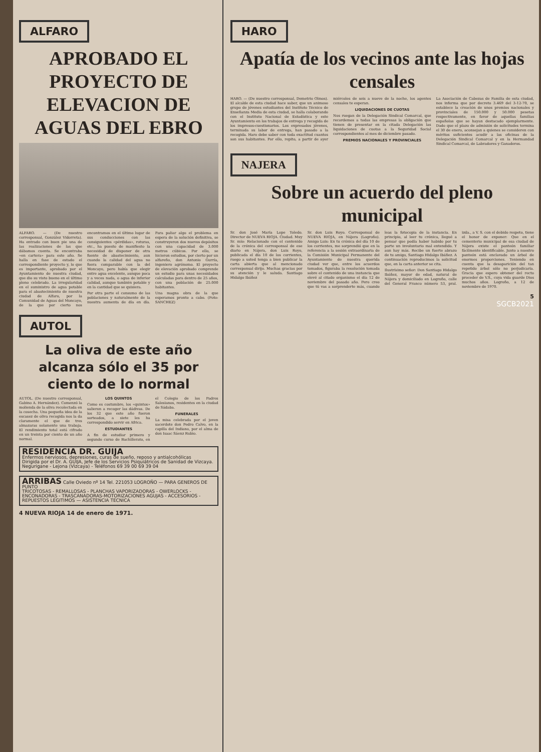ALFARO
APROBADO EL PROYECTO DE ELEVACION DE AGUAS DEL EBRO
ALFARO. — (De nuestro corresponsal, González Vidorreta). Ha entrado con buen pie una de las realizaciones de las que dábamos cuenta. Se encontraba «en cartera» para este año. Se halla en fase de estado el correspondiente proyecto y, lo que es importante, aprobado por el Ayuntamiento de nuestra ciudad, que dio su visto bueno en el último pleno celebrado. La irregularidad en el suministro de agua potable para el abastecimiento de nuestra ciudad de Alfaro, por la Comunidad de Aguas del Moncayo, de la que por cierto nos encontramos en el último lugar de sus conducciones con las consiguientes «pérdidas», roturas, etc., ha puesto de manifiesto la necesidad de disponer de otra fuente de abastecimiento, aun cuando la calidad del agua no fuera comparable con la del Moncayo, pero había que elegir entre agua excelente, aunque poca y a veces nada, o agua de inferior calidad, aunque también potable y en la cantidad que se quisiera.
Por otra parte el consumo de las poblaciones y naturalmente de la nuestra aumenta de día en día. Para paliar algo el problema en espera de la solución definitiva, se construyeron dos nuevos depósitos con una capacidad de 3.000 metros cúbicos. Por ello, se hicieron estudios, por cierto por un alfareño, don Antonio Gurría, ingeniero agrónomo. El proyecto de elevación aprobado comprende un estudio para unas necesidades calculadas para dentro de 25 años, con una población de 25.000 habitantes.
Una magna obra de la que esperamos pronto a cabo. (Foto: SANCHEZ)
AUTOL
La oliva de este año alcanza sólo el 35 por ciento de lo normal
AUTOL. (De nuestro corresponsal, Gabino A. Hernández). Comenzó la molienda de la oliva recolectada en la cosecha. Una pequeña idea de la escasez de oliva recogida nos la da claramente el que de tres almazaras solamente una trabaja. El rendimiento total está cifrado en un treinta por ciento de un año normal.
LOS QUINTOS
Como es costumbre, los «quintos» salieron a recoger las dádivas. De los 32 que este año fueron sorteados, a siete les ha correspondido servir en Africa.
ESTUDIANTES
A fin de estudiar primero y segundo curso de Bachillerato, en el Colegio de los Padres Salesianos, residentes en la ciudad de Sádaba.
FUNERALES
La misa celebrada por el joven sacerdote don Pedro Calvo, en la capilla del Indiano, por el alma de don Isaac Sáenz Rubio.
RESIDENCIA DR. GUIJA
Enfermos nerviosos, depresiones, curas de sueño, reposo y antialcohólicas
Dirigida por el Dr. A. GUIJA, Jefe de los Servicios Psiquiátricos de Sanidad de Vizcaya. Negurigane - Lejona (Vizcaya) - Teléfonos 69 39 00 69 39 04
ARRIBAS Calle Oviedo nº 14 Tel. 221053 LOGROÑO — PARA GENEROS DE PUNTO
TRICOTOSAS - REMALLOSAS - PLANCHAS VAPORIZADORAS - OWERLOCKS - ENCONADORAS - TRASCANADORAS-MOTORIZACIONES AGUJAS - ACCESORIOS - REPUESTOS LEGITIMOS — ASISTENCIA TECNICA
4 NUEVA RIOJA 14 de enero de 1971.
HARO
Apatía de los vecinos ante las hojas censales
HARO. — (De nuestro corresponsal, Demetrio Olmos). El alcalde de esta ciudad hace saber, que un animoso grupo de jóvenes estudiantes del Instituto Técnico de Enseñanza Media de esta ciudad, se halla colaborando con el Instituto Nacional de Estadística y este Ayuntamiento en los trabajos de entrega y recogida de los impresos-cuestionarios. Los expresados jóvenes, terminada su labor de entrega, han pasado a la recogida. Haro debe saber con toda exactitud cuantos son sus habitantes. Por ello, repito, a partir de ayer miércoles de seis a nueve de la noche, los agentes censales te esperan.
LIQUIDACIONES DE CUOTAS
Nos ruegan de la Delegación Sindical Comarcal, que recordemos a todas las empresas la obligación que tienen de presentar en la citada Delegación las liquidaciones de cuotas a la Seguridad Social correspondientes al mes de diciembre pasado.
PREMIOS NACIONALES Y PROVINCIALES
La Asociación de Cabezas de Familia de esta ciudad, nos informa que por decreto 3.469 del 3-12-70, se establece la creación de unos premios nacionales y provinciales de 150.000 y 50.000 pesetas respectivamente, en favor de aquellas familias españolas que se hayan destacado ejemplarmente. Dado que el plazo de admisión de solicitudes termina el 30 de enero, aconsejan a quienes se consideren con méritos suficientes acudir a las oficinas de la Delegación Sindical Comarcal y en la Hermandad Sindical Comarcal, de Labradores y Ganaderos.
NAJERA
Sobre un acuerdo del pleno municipal
Sr. don José María Lope Toledo. Director de NUEVA RIOJA. Ciudad. Muy Sr. mío: Relacionado con el contenido de la crónica del corresponsal de ese diario en Nájera, don Luis Royo, publicada el día 10 de los corrientes, ruego a usted tenga a bien publicar la carta abierta que al mencionado corresponsal dirijo. Muchas gracias por su atención y le saluda. Santiago Hidalgo Ibáñez
Sr. don Luis Royo. Corresponsal de NUEVA RIOJA, en Nájera (Logroño). Amigo Luis: En tu crónica del día 10 de los corrientes, me sorprendió que en la referencia a la sesión extraordinaria de la Comisión Municipal Permanente del Ayuntamiento de nuestra querida ciudad ver que, entre los acuerdos tomados, figuraba la resolución tomada sobre el contenido de una instancia que elevé al citado organismo el día 12 de noviembre del pasado año. Pero creo que tú vas a sorprenderte más, cuando leas la fotocopia de la instancia. En principio, al leer tu crónica, llegué a pensar que podía haber habido por tu parte un involuntario mal entendido. Y aun hay más. Recibe un fuerte abrazo de tu amigo, Santiago Hidalgo Ibáñez. A continuación reproducimos la solicitud que, en la carta anterior se cita.
Ilustrísimo señor: Don Santiago Hidalgo Ibáñez, mayor de edad, natural de Nájera y domiciliado en Logroño, calle del General Franco número 53, pral. izda., a V. S. con el debido respeto, tiene el honor de exponer: Que en el cementerio municipal de esa ciudad de Nájera existe el panteón familiar fácilmente identificable. Junto a nuestro panteón está enclavado un árbol de enormes proporciones. Teniendo en cuenta que la desaparición del tan repetido árbol sólo no perjudicaría. Gracia que espero obtener del recto proceder de V.S., cuya vida guarde Dios muchos años. Logroño, a 12 de noviembre de 1970.
5
SGCB2021